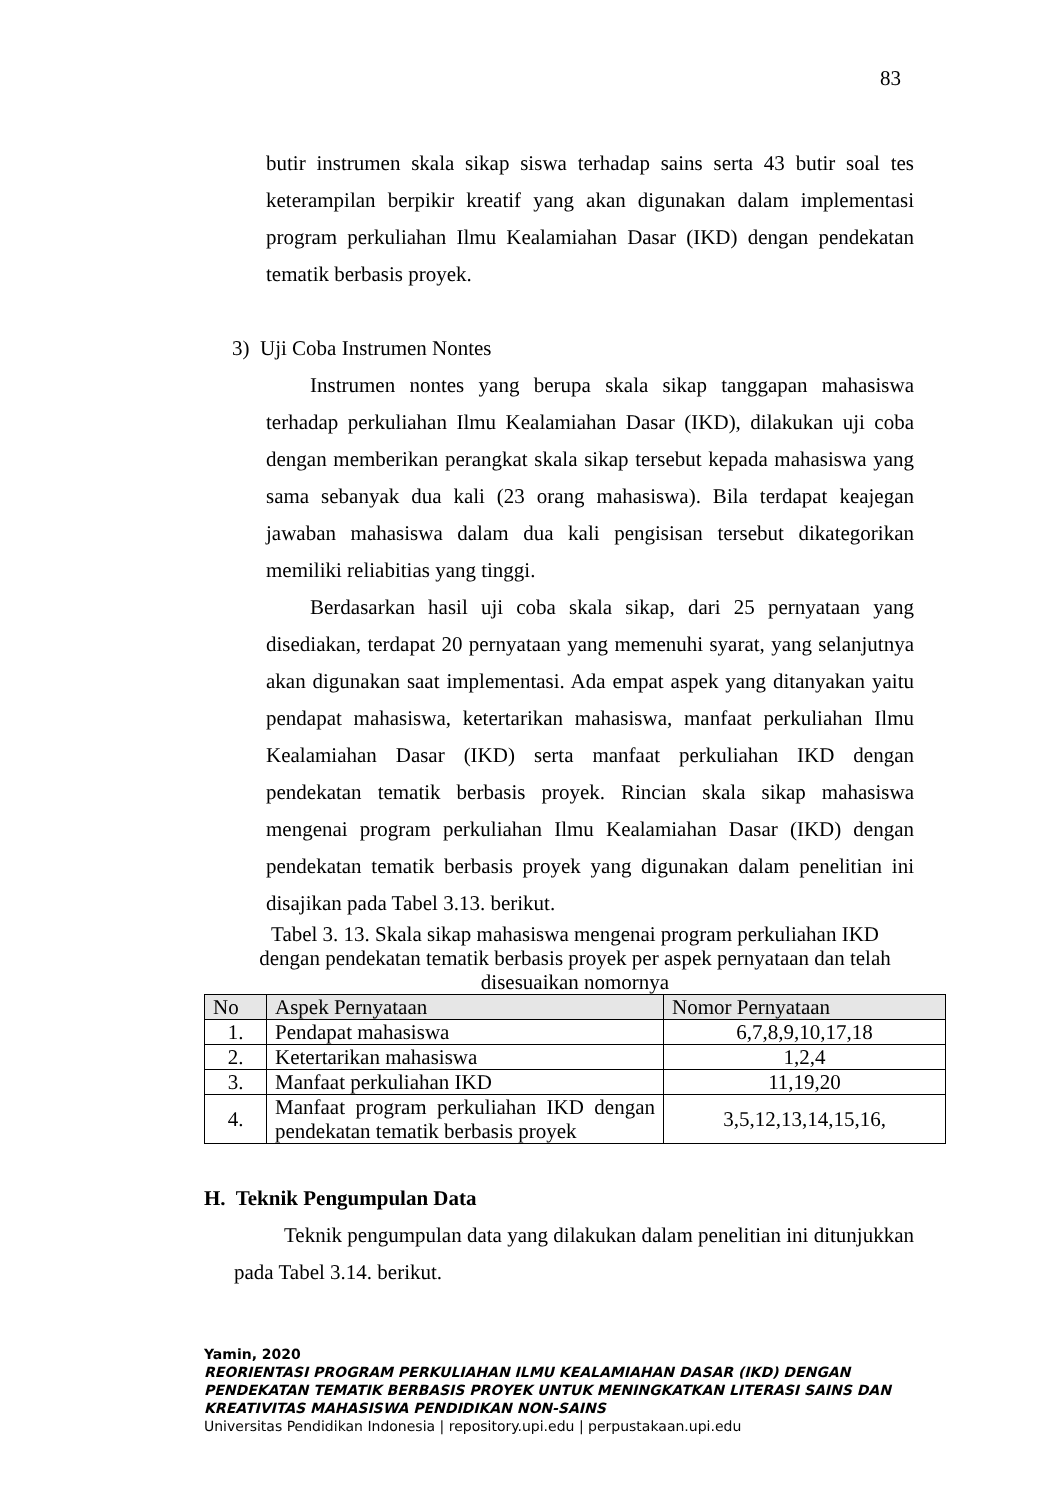83
butir instrumen skala sikap siswa terhadap sains serta 43 butir soal tes keterampilan berpikir kreatif yang akan digunakan dalam implementasi program perkuliahan Ilmu Kealamiahan Dasar (IKD) dengan pendekatan tematik berbasis proyek.
3) Uji Coba Instrumen Nontes
Instrumen nontes yang berupa skala sikap tanggapan mahasiswa terhadap perkuliahan Ilmu Kealamiahan Dasar (IKD), dilakukan uji coba dengan memberikan perangkat skala sikap tersebut kepada mahasiswa yang sama sebanyak dua kali (23 orang mahasiswa). Bila terdapat keajegan jawaban mahasiswa dalam dua kali pengisisan tersebut dikategorikan memiliki reliabitias yang tinggi.
Berdasarkan hasil uji coba skala sikap, dari 25 pernyataan yang disediakan, terdapat 20 pernyataan yang memenuhi syarat, yang selanjutnya akan digunakan saat implementasi. Ada empat aspek yang ditanyakan yaitu pendapat mahasiswa, ketertarikan mahasiswa, manfaat perkuliahan Ilmu Kealamiahan Dasar (IKD) serta manfaat perkuliahan IKD dengan pendekatan tematik berbasis proyek. Rincian skala sikap mahasiswa mengenai program perkuliahan Ilmu Kealamiahan Dasar (IKD) dengan pendekatan tematik berbasis proyek yang digunakan dalam penelitian ini disajikan pada Tabel 3.13. berikut.
Tabel 3. 13. Skala sikap mahasiswa mengenai program perkuliahan IKD
dengan pendekatan tematik berbasis proyek per aspek pernyataan dan telah
disesuaikan nomornya
| No | Aspek Pernyataan | Nomor Pernyataan |
| --- | --- | --- |
| 1. | Pendapat mahasiswa | 6,7,8,9,10,17,18 |
| 2. | Ketertarikan mahasiswa | 1,2,4 |
| 3. | Manfaat perkuliahan IKD | 11,19,20 |
| 4. | Manfaat program perkuliahan IKD dengan pendekatan tematik berbasis proyek | 3,5,12,13,14,15,16, |
H. Teknik Pengumpulan Data
Teknik pengumpulan data yang dilakukan dalam penelitian ini ditunjukkan pada Tabel 3.14. berikut.
Yamin, 2020
REORIENTASI PROGRAM PERKULIAHAN ILMU KEALAMIAHAN DASAR (IKD) DENGAN PENDEKATAN TEMATIK BERBASIS PROYEK UNTUK MENINGKATKAN LITERASI SAINS DAN KREATIVITAS MAHASISWA PENDIDIKAN NON-SAINS
Universitas Pendidikan Indonesia | repository.upi.edu | perpustakaan.upi.edu